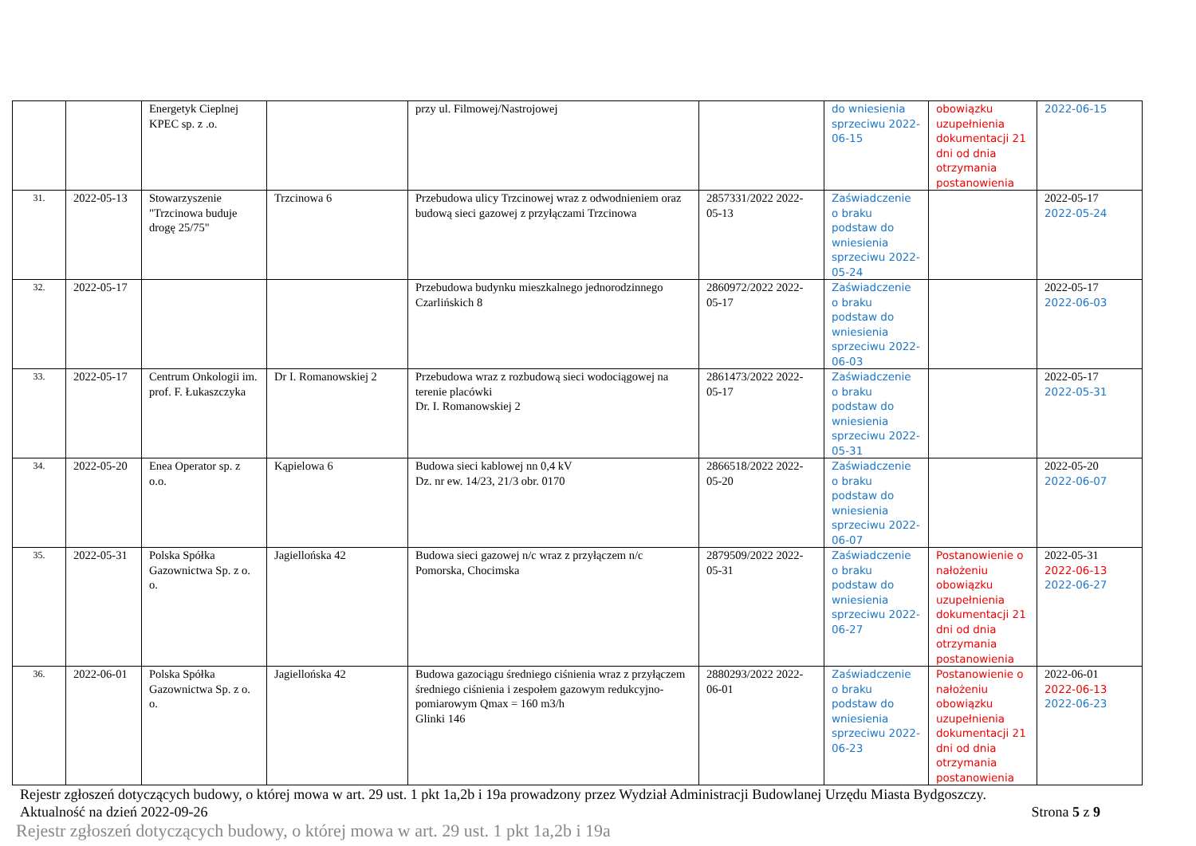| | | Energetyk Cieplnej KPEC sp. z .o. | | przy ul. Filmowej/Nastrojowej | | do wniesienia sprzeciwu 2022-06-15 | obowiązku uzupełnienia dokumentacji 21 dni od dnia otrzymania postanowienia | 2022-06-15 |
| 31. | 2022-05-13 | Stowarzyszenie "Trzcinowa buduje drogę 25/75" | Trzcinowa 6 | Przebudowa ulicy Trzcinowej wraz z odwodnieniem oraz budową sieci gazowej z przyłączami Trzcinowa | 2857331/2022 2022-05-13 | Zaświadczenie o braku podstaw do wniesienia sprzeciwu 2022-05-24 | | 2022-05-17 2022-05-24 |
| 32. | 2022-05-17 | | | Przebudowa budynku mieszkalnego jednorodzinnego Czarlińskich 8 | 2860972/2022 2022-05-17 | Zaświadczenie o braku podstaw do wniesienia sprzeciwu 2022-06-03 | | 2022-05-17 2022-06-03 |
| 33. | 2022-05-17 | Centrum Onkologii im. prof. F. Łukaszczyka | Dr I. Romanowskiej 2 | Przebudowa wraz z rozbudową sieci wodociągowej na terenie placówki Dr. I. Romanowskiej 2 | 2861473/2022 2022-05-17 | Zaświadczenie o braku podstaw do wniesienia sprzeciwu 2022-05-31 | | 2022-05-17 2022-05-31 |
| 34. | 2022-05-20 | Enea Operator sp. z o.o. | Kąpielowa 6 | Budowa sieci kablowej nn 0,4 kV Dz. nr ew. 14/23, 21/3 obr. 0170 | 2866518/2022 2022-05-20 | Zaświadczenie o braku podstaw do wniesienia sprzeciwu 2022-06-07 | | 2022-05-20 2022-06-07 |
| 35. | 2022-05-31 | Polska Spółka Gazownictwa Sp. z o. o. | Jagiellońska 42 | Budowa sieci gazowej n/c wraz z przyłączem n/c Pomorska, Chocimska | 2879509/2022 2022-05-31 | Zaświadczenie o braku podstaw do wniesienia sprzeciwu 2022-06-27 | Postanowienie o nałożeniu obowiązku uzupełnienia dokumentacji 21 dni od dnia otrzymania postanowienia | 2022-05-31 2022-06-13 2022-06-27 |
| 36. | 2022-06-01 | Polska Spółka Gazownictwa Sp. z o. o. | Jagiellońska 42 | Budowa gazociągu średniego ciśnienia wraz z przyłączem średniego ciśnienia i zespołem gazowym redukcyjno-pomiarowym Qmax = 160 m3/h Glinki 146 | 2880293/2022 2022-06-01 | Zaświadczenie o braku podstaw do wniesienia sprzeciwu 2022-06-23 | Postanowienie o nałożeniu obowiązku uzupełnienia dokumentacji 21 dni od dnia otrzymania postanowienia | 2022-06-01 2022-06-13 2022-06-23 |
Rejestr zgłoszeń dotyczących budowy, o której mowa w art. 29 ust. 1 pkt 1a,2b i 19a prowadzony przez Wydział Administracji Budowlanej Urzędu Miasta Bydgoszczy.
Aktualność na dzień 2022-09-26 Strona 5 z 9
Rejestr zgłoszeń dotyczących budowy, o której mowa w art. 29 ust. 1 pkt 1a,2b i 19a